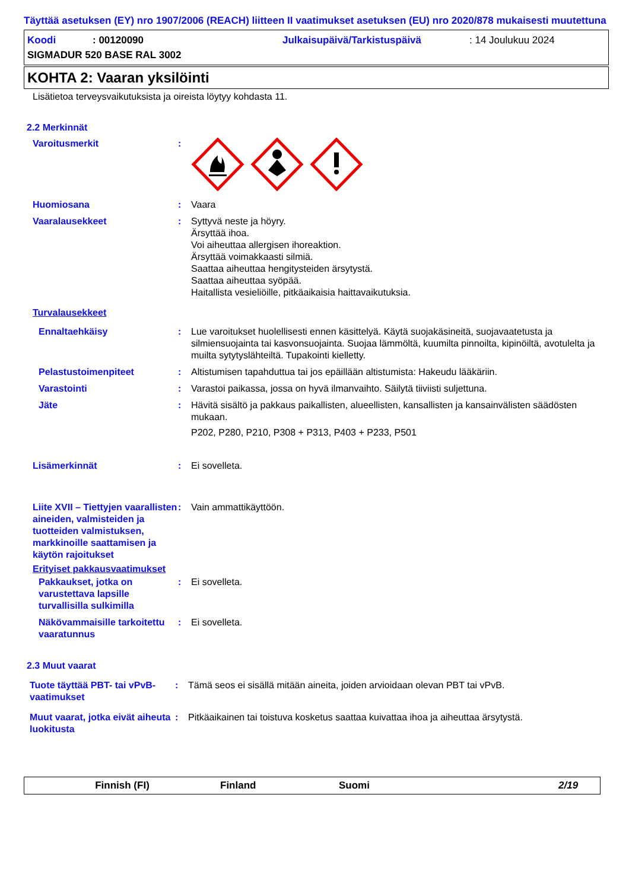Täyttää asetuksen (EY) nro 1907/2006 (REACH) liitteen II vaatimukset asetuksen (EU) nro 2020/878 mukaisesti muutettuna
Koodi: 00120090 Julkaisupäivä/Tarkistuspäivä: 14 Joulukuu 2024
SIGMADUR 520 BASE RAL 3002
KOHTA 2: Vaaran yksilöinti
Lisätietoa terveysvaikutuksista ja oireista löytyy kohdasta 11.
2.2 Merkinnät
Varoitusmerkit :
Huomiosana : Vaara
Vaaralausekkeet : Syttyvä neste ja höyry.
Ärsyttää ihoa.
Voi aiheuttaa allergisen ihoreaktion.
Ärsyttää voimakkaasti silmiä.
Saattaa aiheuttaa hengitysteiden ärsytystä.
Saattaa aiheuttaa syöpää.
Haitallista vesieliöille, pitkäaikaisia haittavaikutuksia.
Turvalausekkeet
Ennaltaehkäisy : Lue varoitukset huolellisesti ennen käsittelyä. Käytä suojakäsineitä, suojavaatetusta ja silmiensuojainta tai kasvonsuojainta. Suojaa lämmöltä, kuumilta pinnoilta, kipinöiltä, avotulelta ja muilta sytytyslähteiltä. Tupakointi kielletty.
Pelastustoimenpiteet : Altistumisen tapahduttua tai jos epäillään altistumista: Hakeudu lääkäriin.
Varastointi : Varastoi paikassa, jossa on hyvä ilmanvaihto. Säilytä tiiviisti suljettuna.
Jäte : Hävitä sisältö ja pakkaus paikallisten, alueellisten, kansallisten ja kansainvälisten säädösten mukaan.
P202, P280, P210, P308 + P313, P403 + P233, P501
Lisämerkinnät : Ei sovelleta.
Liite XVII – Tiettyjen vaarallisten aineiden, valmisteiden ja tuotteiden valmistuksen, markkinoille saattamisen ja käytön rajoitukset
: Vain ammattikäyttöön.
Erityiset pakkausvaatimukset
Pakkaukset, jotka on varustettava lapsille turvallisilla sulkimilla
: Ei sovelleta.
Näkövammaisille tarkoitettu vaaratunnus
: Ei sovelleta.
2.3 Muut vaarat
Tuote täyttää PBT- tai vPvB-vaatimukset
: Tämä seos ei sisällä mitään aineita, joiden arvioidaan olevan PBT tai vPvB.
Muut vaarat, jotka eivät aiheuta luokitusta
: Pitkäaikainen tai toistuva kosketus saattaa kuivattaa ihoa ja aiheuttaa ärsytystä.
Finnish (FI) Finland Suomi 2/19